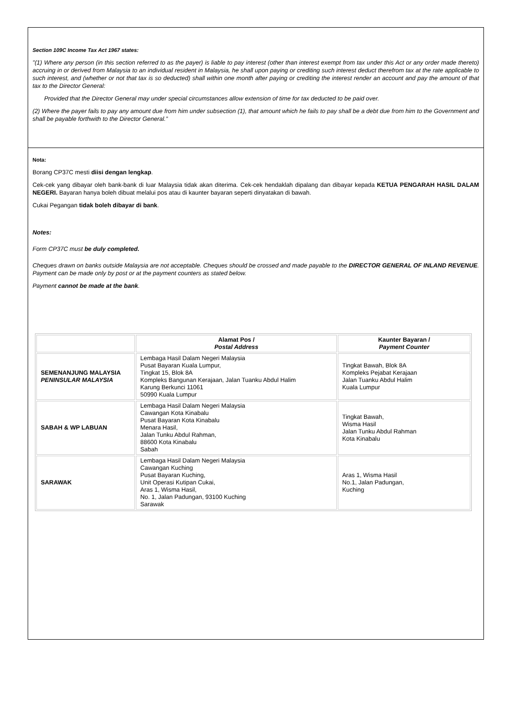Section 109C Income Tax Act 1967 states:
"(1) Where any person (in this section referred to as the payer) is liable to pay interest (other than interest exempt from tax under this Act or any order made thereto) accruing in or derived from Malaysia to an individual resident in Malaysia, he shall upon paying or crediting such interest deduct therefrom tax at the rate applicable to such interest, and (whether or not that tax is so deducted) shall within one month after paying or crediting the interest render an account and pay the amount of that tax to the Director General:
Provided that the Director General may under special circumstances allow extension of time for tax deducted to be paid over.
(2) Where the payer fails to pay any amount due from him under subsection (1), that amount which he fails to pay shall be a debt due from him to the Government and shall be payable forthwith to the Director General.”
Nota:
Borang CP37C mesti diisi dengan lengkap.
Cek-cek yang dibayar oleh bank-bank di luar Malaysia tidak akan diterima. Cek-cek hendaklah dipalang dan dibayar kepada KETUA PENGARAH HASIL DALAM NEGERI. Bayaran hanya boleh dibuat melalui pos atau di kaunter bayaran seperti dinyatakan di bawah.
Cukai Pegangan tidak boleh dibayar di bank.
Notes:
Form CP37C must be duly completed.
Cheques drawn on banks outside Malaysia are not acceptable. Cheques should be crossed and made payable to the DIRECTOR GENERAL OF INLAND REVENUE. Payment can be made only by post or at the payment counters as stated below.
Payment cannot be made at the bank.
| | Alamat Pos / Postal Address | Kaunter Bayaran / Payment Counter |
| --- | --- | --- |
| SEMENANJUNG MALAYSIA PENINSULAR MALAYSIA | Lembaga Hasil Dalam Negeri Malaysia Pusat Bayaran Kuala Lumpur, Tingkat 15, Blok 8A Kompleks Bangunan Kerajaan, Jalan Tuanku Abdul Halim Karung Berkunci 11061 50990 Kuala Lumpur | Tingkat Bawah, Blok 8A Kompleks Pejabat Kerajaan Jalan Tuanku Abdul Halim Kuala Lumpur |
| SABAH & WP LABUAN | Lembaga Hasil Dalam Negeri Malaysia Cawangan Kota Kinabalu Pusat Bayaran Kota Kinabalu Menara Hasil, Jalan Tunku Abdul Rahman, 88600 Kota Kinabalu Sabah | Tingkat Bawah, Wisma Hasil Jalan Tunku Abdul Rahman Kota Kinabalu |
| SARAWAK | Lembaga Hasil Dalam Negeri Malaysia Cawangan Kuching Pusat Bayaran Kuching, Unit Operasi Kutipan Cukai, Aras 1, Wisma Hasil, No. 1, Jalan Padungan, 93100 Kuching Sarawak | Aras 1, Wisma Hasil No.1, Jalan Padungan, Kuching |